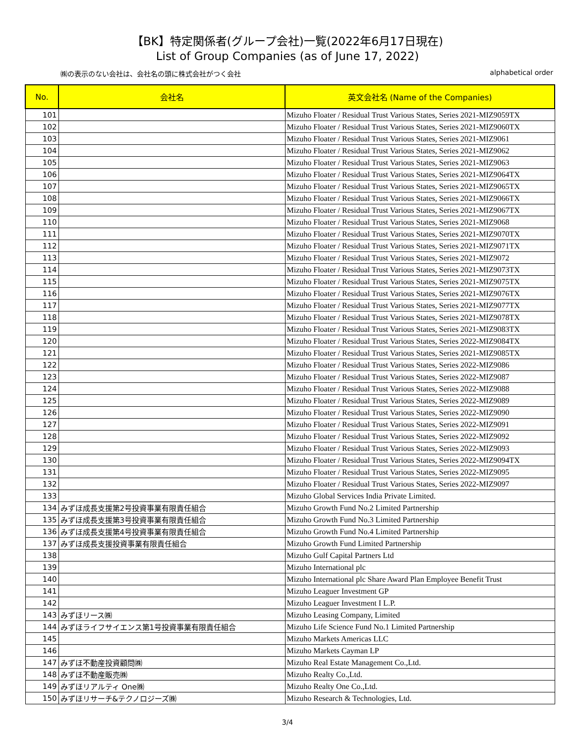【BK】特定関係者(グループ会社)一覧(2022年6月17日現在)
List of Group Companies (as of June 17, 2022)
㈱の表示のない会社は、会社名の頭に株式会社がつく会社 alphabetical order
| No. | 会社名 | 英文会社名 (Name of the Companies) |
| --- | --- | --- |
| 101 | | Mizuho Floater / Residual Trust Various States, Series 2021-MIZ9059TX |
| 102 | | Mizuho Floater / Residual Trust Various States, Series 2021-MIZ9060TX |
| 103 | | Mizuho Floater / Residual Trust Various States, Series 2021-MIZ9061 |
| 104 | | Mizuho Floater / Residual Trust Various States, Series 2021-MIZ9062 |
| 105 | | Mizuho Floater / Residual Trust Various States, Series 2021-MIZ9063 |
| 106 | | Mizuho Floater / Residual Trust Various States, Series 2021-MIZ9064TX |
| 107 | | Mizuho Floater / Residual Trust Various States, Series 2021-MIZ9065TX |
| 108 | | Mizuho Floater / Residual Trust Various States, Series 2021-MIZ9066TX |
| 109 | | Mizuho Floater / Residual Trust Various States, Series 2021-MIZ9067TX |
| 110 | | Mizuho Floater / Residual Trust Various States, Series 2021-MIZ9068 |
| 111 | | Mizuho Floater / Residual Trust Various States, Series 2021-MIZ9070TX |
| 112 | | Mizuho Floater / Residual Trust Various States, Series 2021-MIZ9071TX |
| 113 | | Mizuho Floater / Residual Trust Various States, Series 2021-MIZ9072 |
| 114 | | Mizuho Floater / Residual Trust Various States, Series 2021-MIZ9073TX |
| 115 | | Mizuho Floater / Residual Trust Various States, Series 2021-MIZ9075TX |
| 116 | | Mizuho Floater / Residual Trust Various States, Series 2021-MIZ9076TX |
| 117 | | Mizuho Floater / Residual Trust Various States, Series 2021-MIZ9077TX |
| 118 | | Mizuho Floater / Residual Trust Various States, Series 2021-MIZ9078TX |
| 119 | | Mizuho Floater / Residual Trust Various States, Series 2021-MIZ9083TX |
| 120 | | Mizuho Floater / Residual Trust Various States, Series 2022-MIZ9084TX |
| 121 | | Mizuho Floater / Residual Trust Various States, Series 2021-MIZ9085TX |
| 122 | | Mizuho Floater / Residual Trust Various States, Series 2022-MIZ9086 |
| 123 | | Mizuho Floater / Residual Trust Various States, Series 2022-MIZ9087 |
| 124 | | Mizuho Floater / Residual Trust Various States, Series 2022-MIZ9088 |
| 125 | | Mizuho Floater / Residual Trust Various States, Series 2022-MIZ9089 |
| 126 | | Mizuho Floater / Residual Trust Various States, Series 2022-MIZ9090 |
| 127 | | Mizuho Floater / Residual Trust Various States, Series 2022-MIZ9091 |
| 128 | | Mizuho Floater / Residual Trust Various States, Series 2022-MIZ9092 |
| 129 | | Mizuho Floater / Residual Trust Various States, Series 2022-MIZ9093 |
| 130 | | Mizuho Floater / Residual Trust Various States, Series 2022-MIZ9094TX |
| 131 | | Mizuho Floater / Residual Trust Various States, Series 2022-MIZ9095 |
| 132 | | Mizuho Floater / Residual Trust Various States, Series 2022-MIZ9097 |
| 133 | | Mizuho Global Services India Private Limited. |
| 134 | みずほ成長支援第2号投資事業有限責任組合 | Mizuho Growth Fund No.2 Limited Partnership |
| 135 | みずほ成長支援第3号投資事業有限責任組合 | Mizuho Growth Fund No.3 Limited Partnership |
| 136 | みずほ成長支援第4号投資事業有限責任組合 | Mizuho Growth Fund No.4 Limited Partnership |
| 137 | みずほ成長支援投資事業有限責任組合 | Mizuho Growth Fund Limited Partnership |
| 138 | | Mizuho Gulf Capital Partners Ltd |
| 139 | | Mizuho International plc |
| 140 | | Mizuho International plc Share Award Plan Employee Benefit Trust |
| 141 | | Mizuho Leaguer Investment GP |
| 142 | | Mizuho Leaguer Investment I L.P. |
| 143 | みずほリース㈱ | Mizuho Leasing Company, Limited |
| 144 | みずほライフサイエンス第1号投資事業有限責任組合 | Mizuho Life Science Fund No.1 Limited Partnership |
| 145 | | Mizuho Markets Americas LLC |
| 146 | | Mizuho Markets Cayman LP |
| 147 | みずほ不動産投資顧問㈱ | Mizuho Real Estate Management Co.,Ltd. |
| 148 | みずほ不動産販売㈱ | Mizuho Realty Co.,Ltd. |
| 149 | みずほリアルティ One㈱ | Mizuho Realty One Co.,Ltd. |
| 150 | みずほリサーチ&テクノロジーズ㈱ | Mizuho Research & Technologies, Ltd. |
3/4